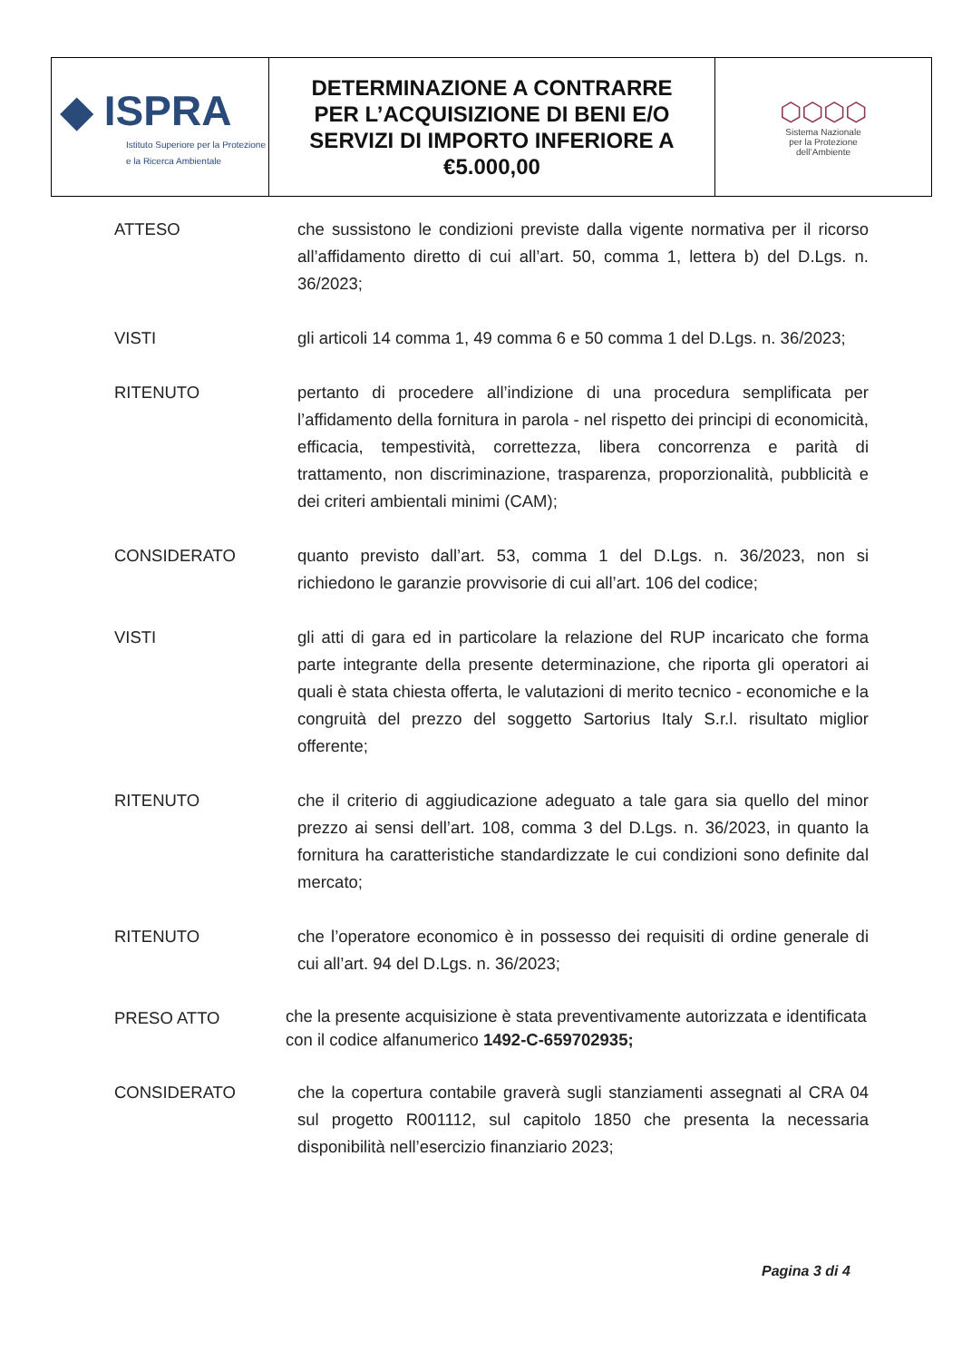| ◆ ISPRA Istituto Superiore per la Protezione e la Ricerca Ambientale | DETERMINAZIONE A CONTRARRE PER L’ACQUISIZIONE DI BENI E/O SERVIZI DI IMPORTO INFERIORE A €5.000,00 | ⬡⬡⬡⬡ Sistema Nazionale per la Protezione dell’Ambiente |
ATTESO che sussistono le condizioni previste dalla vigente normativa per il ricorso all’affidamento diretto di cui all’art. 50, comma 1, lettera b) del D.Lgs. n. 36/2023;
VISTI gli articoli 14 comma 1, 49 comma 6 e 50 comma 1 del D.Lgs. n. 36/2023;
RITENUTO pertanto di procedere all’indizione di una procedura semplificata per l’affidamento della fornitura in parola - nel rispetto dei principi di economicità, efficacia, tempestività, correttezza, libera concorrenza e parità di trattamento, non discriminazione, trasparenza, proporzionalità, pubblicità e dei criteri ambientali minimi (CAM);
CONSIDERATO quanto previsto dall’art. 53, comma 1 del D.Lgs. n. 36/2023, non si richiedono le garanzie provvisorie di cui all’art. 106 del codice;
VISTI gli atti di gara ed in particolare la relazione del RUP incaricato che forma parte integrante della presente determinazione, che riporta gli operatori ai quali è stata chiesta offerta, le valutazioni di merito tecnico - economiche e la congruità del prezzo del soggetto Sartorius Italy S.r.l. risultato miglior offerente;
RITENUTO che il criterio di aggiudicazione adeguato a tale gara sia quello del minor prezzo ai sensi dell’art. 108, comma 3 del D.Lgs. n. 36/2023, in quanto la fornitura ha caratteristiche standardizzate le cui condizioni sono definite dal mercato;
RITENUTO che l’operatore economico è in possesso dei requisiti di ordine generale di cui all’art. 94 del D.Lgs. n. 36/2023;
PRESO ATTO
che la presente acquisizione è stata preventivamente autorizzata e identificata con il codice alfanumerico 1492-C-659702935;
CONSIDERATO che la copertura contabile graverà sugli stanziamenti assegnati al CRA 04 sul progetto R001112, sul capitolo 1850 che presenta la necessaria disponibilità nell’esercizio finanziario 2023;
Pagina 3 di 4